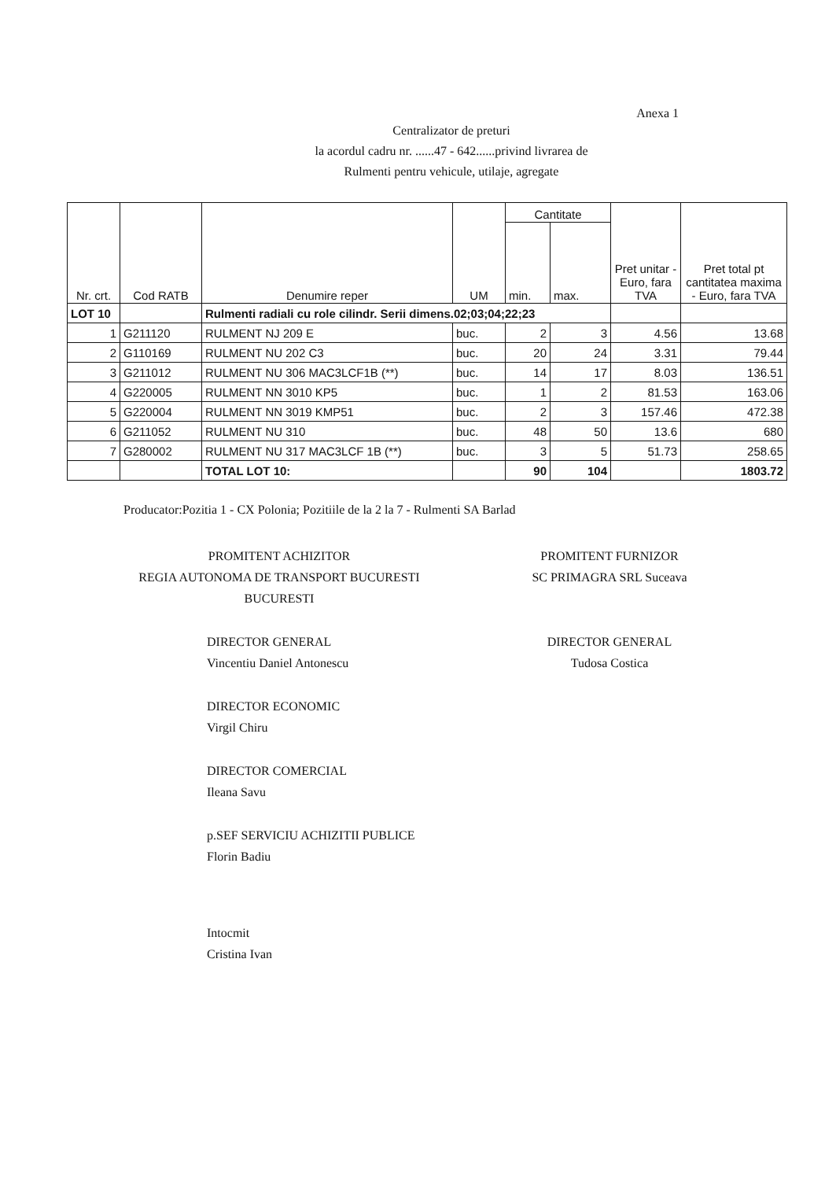Anexa 1
Centralizator de preturi
la acordul cadru nr. ......47 - 642......privind livrarea de
Rulmenti pentru vehicule, utilaje, agregate
| Nr. crt. | Cod RATB | Denumire reper | UM | Cantitate | | Pret unitar - Euro, fara TVA | Pret total pt cantitatea maxima - Euro, fara TVA |
| --- | --- | --- | --- | --- | --- | --- | --- |
| | | | | min. | max. | | |
| LOT 10 | | Rulmenti radiali cu role cilindr. Serii dimens.02;03;04;22;23 | | | | | |
| 1 | G211120 | RULMENT NJ 209 E | buc. | 2 | 3 | 4.56 | 13.68 |
| 2 | G110169 | RULMENT NU 202 C3 | buc. | 20 | 24 | 3.31 | 79.44 |
| 3 | G211012 | RULMENT NU 306 MAC3LCF1B (**) | buc. | 14 | 17 | 8.03 | 136.51 |
| 4 | G220005 | RULMENT NN 3010 KP5 | buc. | 1 | 2 | 81.53 | 163.06 |
| 5 | G220004 | RULMENT NN 3019 KMP51 | buc. | 2 | 3 | 157.46 | 472.38 |
| 6 | G211052 | RULMENT NU 310 | buc. | 48 | 50 | 13.6 | 680 |
| 7 | G280002 | RULMENT NU 317 MAC3LCF 1B (**) | buc. | 3 | 5 | 51.73 | 258.65 |
| | | TOTAL LOT 10: | | 90 | 104 | | 1803.72 |
Producator:Pozitia 1 - CX Polonia; Pozitiile de la 2 la 7 - Rulmenti SA Barlad
PROMITENT ACHIZITOR
REGIA AUTONOMA DE TRANSPORT BUCURESTI
BUCURESTI
DIRECTOR GENERAL
Vincentiu Daniel Antonescu
DIRECTOR ECONOMIC
Virgil Chiru
DIRECTOR COMERCIAL
Ileana Savu
p.SEF SERVICIU ACHIZITII PUBLICE
Florin Badiu
Intocmit
Cristina Ivan
PROMITENT FURNIZOR
SC PRIMAGRA SRL Suceava
DIRECTOR GENERAL
Tudosa Costica